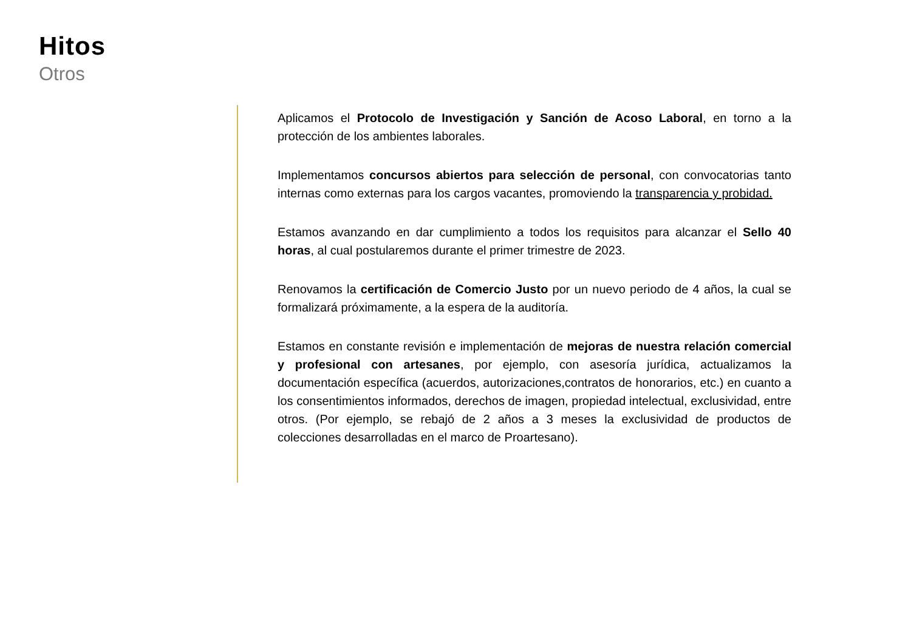Hitos
Otros
Aplicamos el Protocolo de Investigación y Sanción de Acoso Laboral, en torno a la protección de los ambientes laborales.
Implementamos concursos abiertos para selección de personal, con convocatorias tanto internas como externas para los cargos vacantes, promoviendo la transparencia y probidad.
Estamos avanzando en dar cumplimiento a todos los requisitos para alcanzar el Sello 40 horas, al cual postularemos durante el primer trimestre de 2023.
Renovamos la certificación de Comercio Justo por un nuevo periodo de 4 años, la cual se formalizará próximamente, a la espera de la auditoría.
Estamos en constante revisión e implementación de mejoras de nuestra relación comercial y profesional con artesanes, por ejemplo, con asesoría jurídica, actualizamos la documentación específica (acuerdos, autorizaciones,contratos de honorarios, etc.) en cuanto a los consentimientos informados, derechos de imagen, propiedad intelectual, exclusividad, entre otros. (Por ejemplo, se rebajó de 2 años a 3 meses la exclusividad de productos de colecciones desarrolladas en el marco de Proartesano).